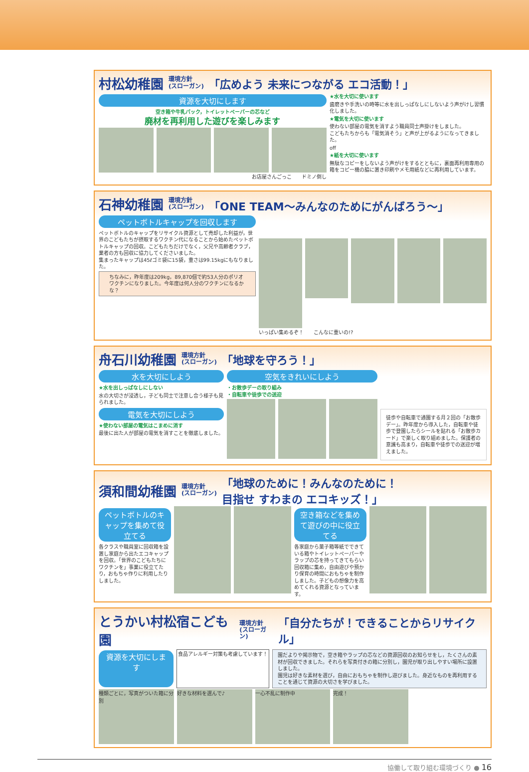村松幼稚園 環境方針
(スローガン) 「広めよう 未来につながる エコ活動！」
資源を大切にします
空き箱や牛乳パック，トイレットペーパーの芯など
廃材を再利用した遊びを楽しみます
お店屋さんごっこ　　ドミノ倒し
★水を大切に使います
歯磨きや手洗いの時等に水を出しっぱなしにしないよう声がけし習慣化しました。
★電気を大切に使います
使わない部屋の電気を消すよう職員同士声掛けをしました。
こどもたちからも「電気消そう」と声が上がるようになってきました。
off
★紙を大切に使います
無駄なコピーをしないよう声がけをするとともに，裏面再利用専用の箱をコピー機の脇に置き印刷やメモ用紙などに再利用しています。
石神幼稚園 環境方針
(スローガン) 「ONE TEAM～みんなのためにがんばろう～」
ペットボトルキャップを回収します
ペットボトルのキャップをリサイクル資源として売却した利益が，世界のこどもたちが摂取するワクチン代になることから始めたペットボトルキャップの回収。こどもたちだけでなく，父兄や高齢者クラブ，業者の方も回収に協力してくださいました。
集まったキャップは45ℓゴミ袋に15袋，重さは99.15kgにもなりました。
ちなみに，昨年度は209kg，89,870個で約53人分のポリオワクチンになりました。今年度は何人分のワクチンになるかな？
いっぱい集めるぞ！　　こんなに重いの!?
舟石川幼稚園 環境方針
(スローガン) 「地球を守ろう！」
水を大切にしよう
★水を出しっぱなしにしない
水の大切さが浸透し，子ども同士で注意し合う様子も見られました。
電気を大切にしよう
★使わない部屋の電気はこまめに消す
最後に出た人が部屋の電気を消すことを徹底しました。
空気をきれいにしよう
・お散歩デーの取り組み
・自転車や徒歩での送迎
徒歩や自転車で通園する月２回の「お散歩デー」。昨年度から導入した，自転車や徒歩で登園したらシールを貼れる「お散歩カード」で楽しく取り組めました。保護者の意識も高まり，自転車や徒歩での送迎が増えました。
須和間幼稚園 環境方針
(スローガン) 「地球のために！みんなのために！
目指せ すわまの エコキッズ！」
ペットボトルのキャップを集めて役立てる
各クラスや職員室に回収箱を設置し家庭から出たエコキャップを回収。「世界のこどもたちにワクチンを」事業に役立てたり，おもちゃ作りに利用したりしました。
空き箱などを集めて遊びの中に役立てる
各家庭から菓子箱等紙でできている箱やトイレットペーパーやラップの芯を持ってきてもらい回収箱に集め，自由遊びや預かり保育の時間におもちゃを制作しました。子どもの想像力を高めてくれる資源となっています。
とうかい村松宿こども園 環境方針
(スローガン) 「自分たちが！できることからリサイクル」
資源を大切にします
食品アレルギー対策も考慮しています！ 園だよりや掲示物で，空き箱やラップの芯などの資源回収のお知らせをし，たくさんの素材が回収できました。それらを写真付きの箱に分別し，園児が取り出しやすい場所に設置しました。
園児は好きな素材を選び，自由におもちゃを制作し遊びました。身近なものを再利用することを通じて資源の大切さを学びました。
種類ごとに，写真がついた箱に分別 好きな材料を選んで♪ 一心不乱に制作中 完成！
協働して取り組む環境づくり ● 16